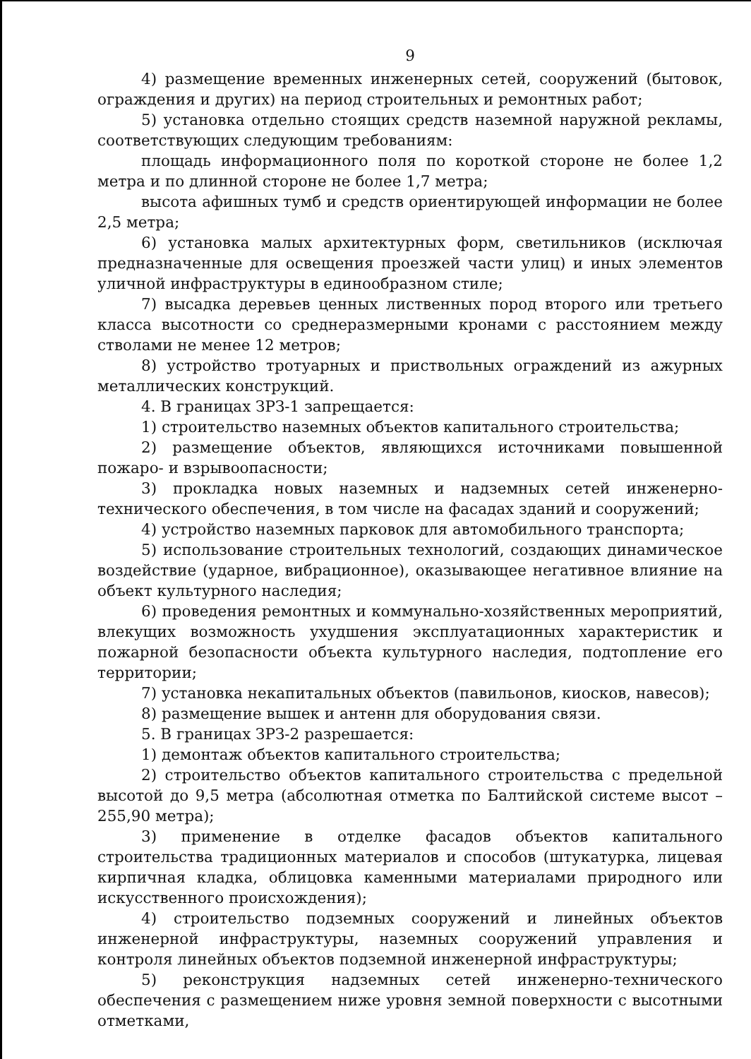9
4) размещение временных инженерных сетей, сооружений (бытовок, ограждения и других) на период строительных и ремонтных работ;
5) установка отдельно стоящих средств наземной наружной рекламы, соответствующих следующим требованиям:
площадь информационного поля по короткой стороне не более 1,2 метра и по длинной стороне не более 1,7 метра;
высота афишных тумб и средств ориентирующей информации не более 2,5 метра;
6) установка малых архитектурных форм, светильников (исключая предназначенные для освещения проезжей части улиц) и иных элементов уличной инфраструктуры в единообразном стиле;
7) высадка деревьев ценных лиственных пород второго или третьего класса высотности со среднеразмерными кронами с расстоянием между стволами не менее 12 метров;
8) устройство тротуарных и приствольных ограждений из ажурных металлических конструкций.
4. В границах ЗРЗ-1 запрещается:
1) строительство наземных объектов капитального строительства;
2) размещение объектов, являющихся источниками повышенной пожаро- и взрывоопасности;
3) прокладка новых наземных и надземных сетей инженерно-технического обеспечения, в том числе на фасадах зданий и сооружений;
4) устройство наземных парковок для автомобильного транспорта;
5) использование строительных технологий, создающих динамическое воздействие (ударное, вибрационное), оказывающее негативное влияние на объект культурного наследия;
6) проведения ремонтных и коммунально-хозяйственных мероприятий, влекущих возможность ухудшения эксплуатационных характеристик и пожарной безопасности объекта культурного наследия, подтопление его территории;
7) установка некапитальных объектов (павильонов, киосков, навесов);
8) размещение вышек и антенн для оборудования связи.
5. В границах ЗРЗ-2 разрешается:
1) демонтаж объектов капитального строительства;
2) строительство объектов капитального строительства с предельной высотой до 9,5 метра (абсолютная отметка по Балтийской системе высот – 255,90 метра);
3) применение в отделке фасадов объектов капитального строительства традиционных материалов и способов (штукатурка, лицевая кирпичная кладка, облицовка каменными материалами природного или искусственного происхождения);
4) строительство подземных сооружений и линейных объектов инженерной инфраструктуры, наземных сооружений управления и контроля линейных объектов подземной инженерной инфраструктуры;
5) реконструкция надземных сетей инженерно-технического обеспечения с размещением ниже уровня земной поверхности с высотными отметками,